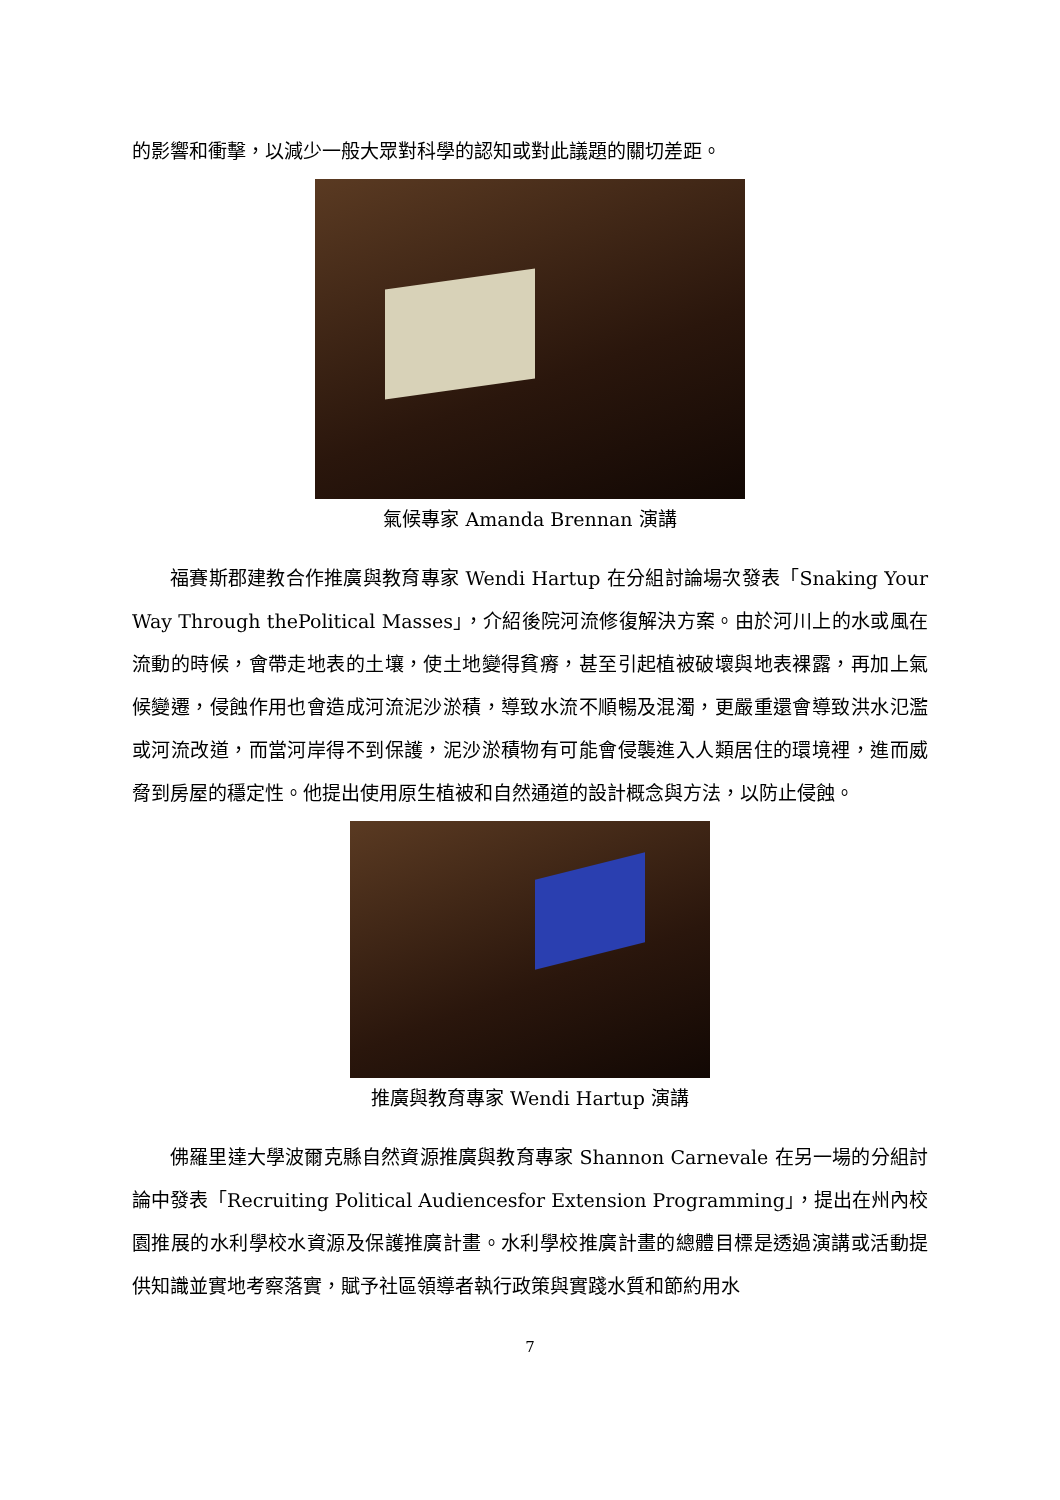的影響和衝擊，以減少一般大眾對科學的認知或對此議題的關切差距。
氣候專家 Amanda Brennan 演講
福賽斯郡建教合作推廣與教育專家 Wendi Hartup 在分組討論場次發表「Snaking Your Way Through thePolitical Masses」，介紹後院河流修復解決方案。由於河川上的水或風在流動的時候，會帶走地表的土壤，使土地變得貧瘠，甚至引起植被破壞與地表裸露，再加上氣候變遷，侵蝕作用也會造成河流泥沙淤積，導致水流不順暢及混濁，更嚴重還會導致洪水氾濫或河流改道，而當河岸得不到保護，泥沙淤積物有可能會侵襲進入人類居住的環境裡，進而威脅到房屋的穩定性。他提出使用原生植被和自然通道的設計概念與方法，以防止侵蝕。
推廣與教育專家 Wendi Hartup 演講
佛羅里達大學波爾克縣自然資源推廣與教育專家 Shannon Carnevale 在另一場的分組討論中發表「Recruiting Political Audiencesfor Extension Programming」，提出在州內校園推展的水利學校水資源及保護推廣計畫。水利學校推廣計畫的總體目標是透過演講或活動提供知識並實地考察落實，賦予社區領導者執行政策與實踐水質和節約用水
7